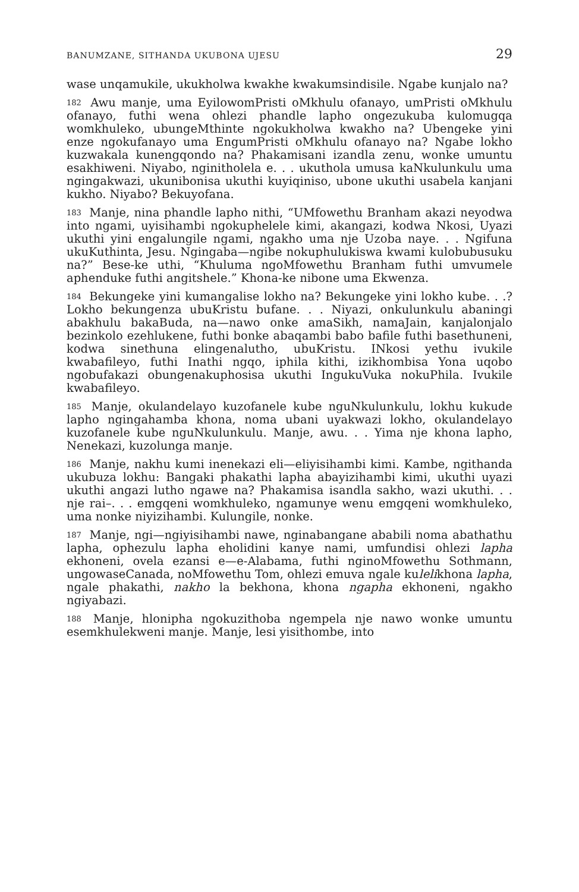BANUMZANE, SITHANDA UKUBONA UJESU 29
wase unqamukile, ukukholwa kwakhe kwakumsindisile. Ngabe kunjalo na?
182 Awu manje, uma EyilowomPristi oMkhulu ofanayo, umPristi oMkhulu ofanayo, futhi wena ohlezi phandle lapho ongezukuba kulomugqa womkhuleko, ubungeMthinte ngokukholwa kwakho na? Ubengeke yini enze ngokufanayo uma EngumPristi oMkhulu ofanayo na? Ngabe lokho kuzwakala kunengqondo na? Phakamisani izandla zenu, wonke umuntu esakhiweni. Niyabo, nginitholela e. . . ukuthola umusa kaNkulunkulu uma ngingakwazi, ukunibonisa ukuthi kuyiqiniso, ubone ukuthi usabela kanjani kukho. Niyabo? Bekuyofana.
183 Manje, nina phandle lapho nithi, “UMfowethu Branham akazi neyodwa into ngami, uyisihambi ngokuphelele kimi, akangazi, kodwa Nkosi, Uyazi ukuthi yini engalungile ngami, ngakho uma nje Uzoba naye. . . Ngifuna ukuKuthinta, Jesu. Ngingaba—ngibe nokuphulukiswa kwami kulobubusuku na?” Bese-ke uthi, “Khuluma ngoMfowethu Branham futhi umvumele aphenduke futhi angitshele.” Khona-ke nibone uma Ekwenza.
184 Bekungeke yini kumangalise lokho na? Bekungeke yini lokho kube. . .? Lokho bekungenza ubuKristu bufane. . . Niyazi, onkulunkulu abaningi abakhulu bakaBuda, na—nawo onke amaSikh, namaJain, kanjalonjalo bezinkolo ezehlukene, futhi bonke abaqambi babo bafile futhi basethuneni, kodwa sinethuna elingenalutho, ubuKristu. INkosi yethu ivukile kwabafileyo, futhi Inathi ngqo, iphila kithi, izikhombisa Yona uqobo ngobufakazi obungenakuphosisa ukuthi IngukuVuka nokuPhila. Ivukile kwabafileyo.
185 Manje, okulandelayo kuzofanele kube nguNkulunkulu, lokhu kukude lapho ngingahamba khona, noma ubani uyakwazi lokho, okulandelayo kuzofanele kube nguNkulunkulu. Manje, awu. . . Yima nje khona lapho, Nenekazi, kuzolunga manje.
186 Manje, nakhu kumi inenekazi eli—eliyisihambi kimi. Kambe, ngithanda ukubuza lokhu: Bangaki phakathi lapha abayizihambi kimi, ukuthi uyazi ukuthi angazi lutho ngawe na? Phakamisa isandla sakho, wazi ukuthi. . . nje rai–. . . emgqeni womkhuleko, ngamunye wenu emgqeni womkhuleko, uma nonke niyizihambi. Kulungile, nonke.
187 Manje, ngi—ngiyisihambi nawe, nginabangane ababili noma abathathu lapha, ophezulu lapha eholidini kanye nami, umfundisi ohlezi lapha ekhoneni, ovela ezansi e—e-Alabama, futhi nginoMfowethu Sothmann, ungowaseCanada, noMfowethu Tom, ohlezi emuva ngale kulelikhona lapha, ngale phakathi, nakho la bekhona, khona ngapha ekhoneni, ngakho ngiyabazi.
188 Manje, hlonipha ngokuzithoba ngempela nje nawo wonke umuntu esemkhulekweni manje. Manje, lesi yisithombe, into